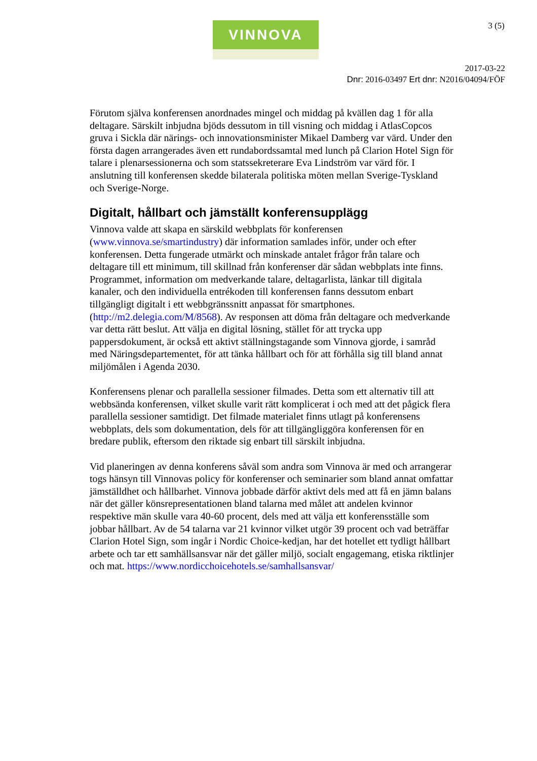VINNOVA 3 (5)
2017-03-22
Dnr: 2016-03497 Ert dnr: N2016/04094/FÖF
Förutom själva konferensen anordnades mingel och middag på kvällen dag 1 för alla deltagare. Särskilt inbjudna bjöds dessutom in till visning och middag i AtlasCopcos gruva i Sickla där närings- och innovationsminister Mikael Damberg var värd. Under den första dagen arrangerades även ett rundabordssamtal med lunch på Clarion Hotel Sign för talare i plenarsessionerna och som statssekreterare Eva Lindström var värd för. I anslutning till konferensen skedde bilaterala politiska möten mellan Sverige-Tyskland och Sverige-Norge.
Digitalt, hållbart och jämställt konferensupplägg
Vinnova valde att skapa en särskild webbplats för konferensen (www.vinnova.se/smartindustry) där information samlades inför, under och efter konferensen. Detta fungerade utmärkt och minskade antalet frågor från talare och deltagare till ett minimum, till skillnad från konferenser där sådan webbplats inte finns. Programmet, information om medverkande talare, deltagarlista, länkar till digitala kanaler, och den individuella entrékoden till konferensen fanns dessutom enbart tillgängligt digitalt i ett webbgränssnitt anpassat för smartphones. (http://m2.delegia.com/M/8568). Av responsen att döma från deltagare och medverkande var detta rätt beslut. Att välja en digital lösning, stället för att trycka upp pappersdokument, är också ett aktivt ställningstagande som Vinnova gjorde, i samråd med Näringsdepartementet, för att tänka hållbart och för att förhålla sig till bland annat miljömålen i Agenda 2030.
Konferensens plenar och parallella sessioner filmades. Detta som ett alternativ till att webbsända konferensen, vilket skulle varit rätt komplicerat i och med att det pågick flera parallella sessioner samtidigt. Det filmade materialet finns utlagt på konferensens webbplats, dels som dokumentation, dels för att tillgängliggöra konferensen för en bredare publik, eftersom den riktade sig enbart till särskilt inbjudna.
Vid planeringen av denna konferens såväl som andra som Vinnova är med och arrangerar togs hänsyn till Vinnovas policy för konferenser och seminarier som bland annat omfattar jämställdhet och hållbarhet. Vinnova jobbade därför aktivt dels med att få en jämn balans när det gäller könsrepresentationen bland talarna med målet att andelen kvinnor respektive män skulle vara 40-60 procent, dels med att välja ett konferensställe som jobbar hållbart. Av de 54 talarna var 21 kvinnor vilket utgör 39 procent och vad beträffar Clarion Hotel Sign, som ingår i Nordic Choice-kedjan, har det hotellet ett tydligt hållbart arbete och tar ett samhällsansvar när det gäller miljö, socialt engagemang, etiska riktlinjer och mat. https://www.nordicchoicehotels.se/samhallsansvar/